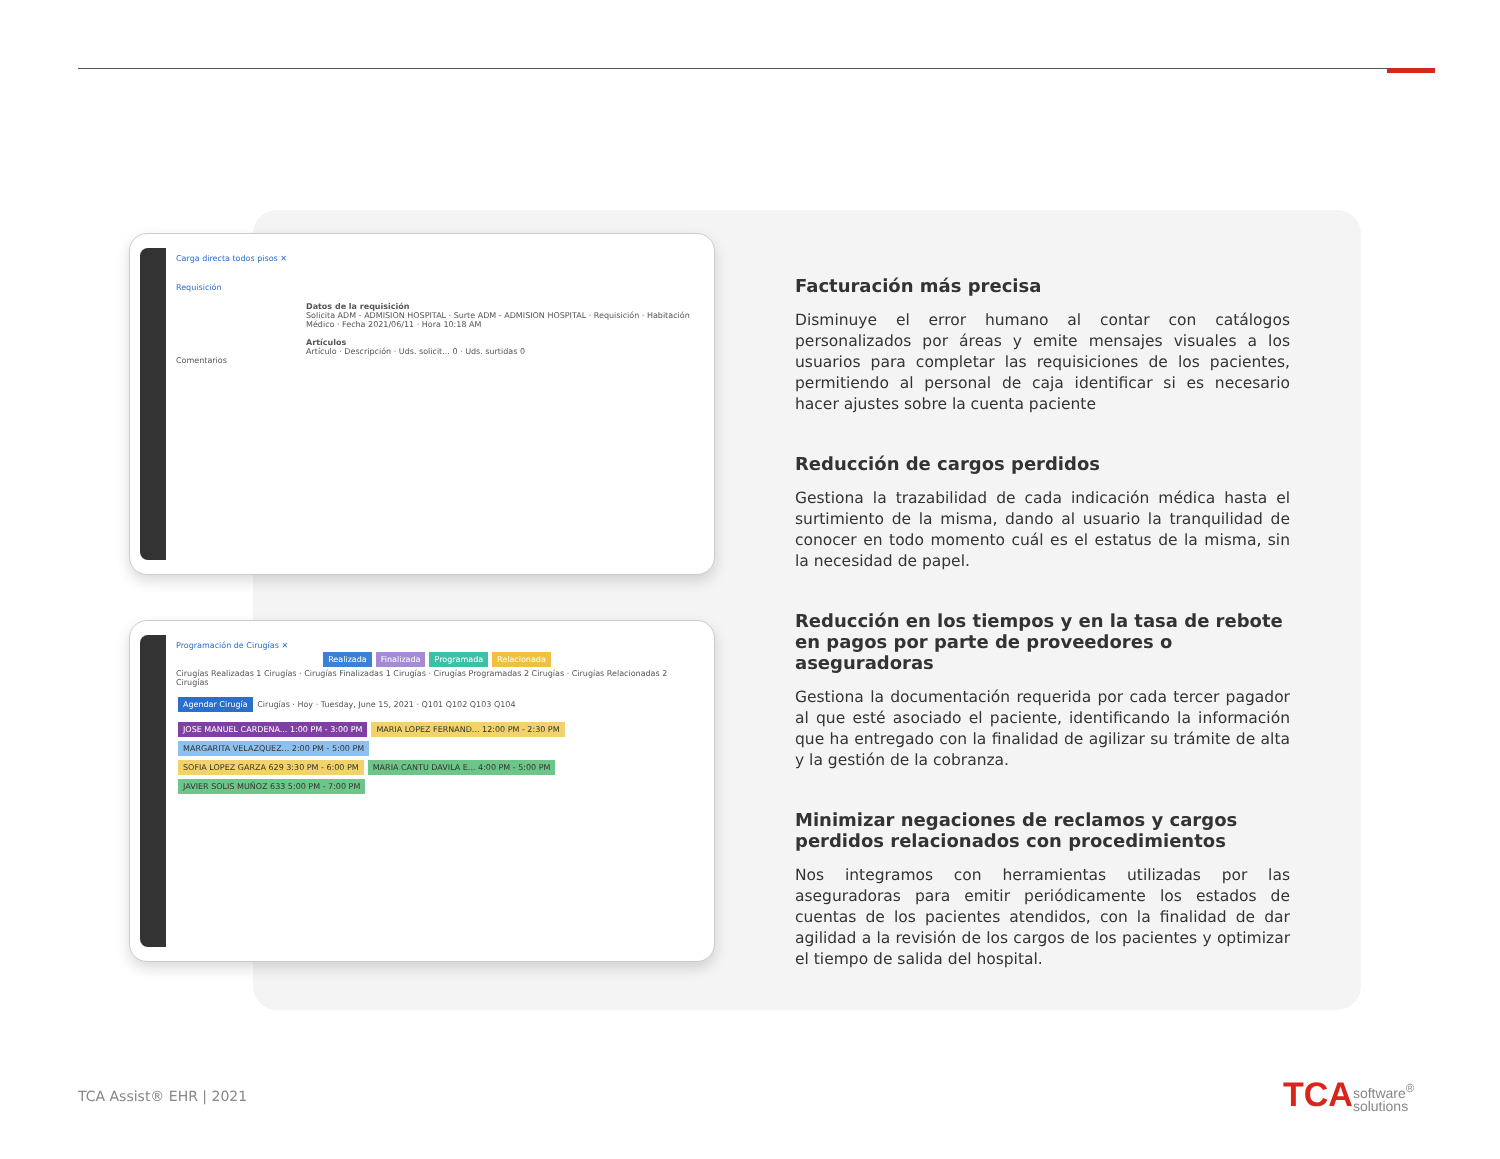Carga directa todos pisos ✕
Requisición
Datos de la requisición
Solicita ADM - ADMISION HOSPITAL · Surte ADM - ADMISION HOSPITAL · Requisición · Habitación
Médico · Fecha 2021/06/11 · Hora 10:18 AM
Artículos
Artículo · Descripción · Uds. solicit... 0 · Uds. surtidas 0
Comentarios
Programación de Cirugías ✕
Realizada Finalizada Programada Relacionada
Cirugías Realizadas 1 Cirugías · Cirugías Finalizadas 1 Cirugías · Cirugías Programadas 2 Cirugías · Cirugías Relacionadas 2 Cirugías
Agendar Cirugía Cirugías · Hoy · Tuesday, June 15, 2021 · Q101 Q102 Q103 Q104
JOSE MANUEL CARDENA... 1:00 PM - 3:00 PM MARIA LOPEZ FERNAND... 12:00 PM - 2:30 PM MARGARITA VELAZQUEZ... 2:00 PM - 5:00 PM
SOFIA LOPEZ GARZA 629 3:30 PM - 6:00 PM MARIA CANTU DAVILA E... 4:00 PM - 5:00 PM JAVIER SOLIS MUÑOZ 633 5:00 PM - 7:00 PM
Facturación más precisa
Disminuye el error humano al contar con catálogos personalizados por áreas y emite mensajes visuales a los usuarios para completar las requisiciones de los pacientes, permitiendo al personal de caja identificar si es necesario hacer ajustes sobre la cuenta paciente
Reducción de cargos perdidos
Gestiona la trazabilidad de cada indicación médica hasta el surtimiento de la misma, dando al usuario la tranquilidad de conocer en todo momento cuál es el estatus de la misma, sin la necesidad de papel.
Reducción en los tiempos y en la tasa de rebote en pagos por parte de proveedores o aseguradoras
Gestiona la documentación requerida por cada tercer pagador al que esté asociado el paciente, identificando la información que ha entregado con la finalidad de agilizar su trámite de alta y la gestión de la cobranza.
Minimizar negaciones de reclamos y cargos perdidos relacionados con procedimientos
Nos integramos con herramientas utilizadas por las aseguradoras para emitir periódicamente los estados de cuentas de los pacientes atendidos, con la finalidad de dar agilidad a la revisión de los cargos de los pacientes y optimizar el tiempo de salida del hospital.
TCA Assist® EHR | 2021
TCAsoftware<sup>®</sup>
solutions